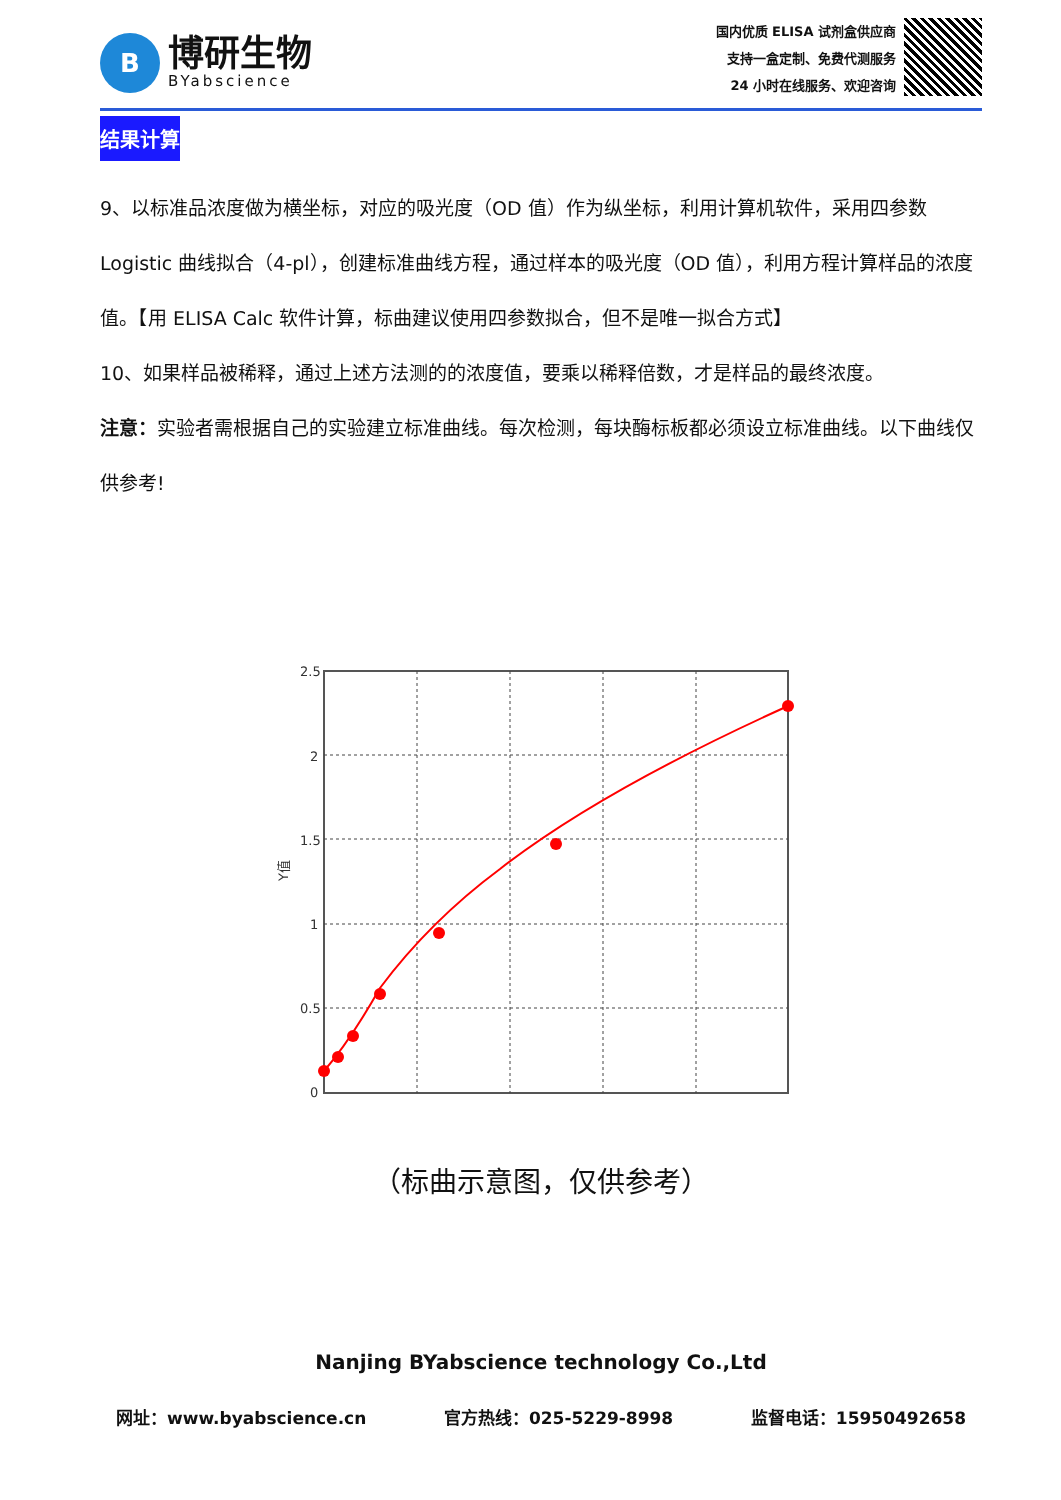B
博研生物
BYabscience
国内优质 ELISA 试剂盒供应商
支持一盒定制、免费代测服务
24 小时在线服务、欢迎咨询
结果计算
9、以标准品浓度做为横坐标，对应的吸光度（OD 值）作为纵坐标，利用计算机软件，采用四参数 Logistic 曲线拟合（4-pl），创建标准曲线方程，通过样本的吸光度（OD 值），利用方程计算样品的浓度值。【用 ELISA Calc 软件计算，标曲建议使用四参数拟合，但不是唯一拟合方式】
10、如果样品被稀释，通过上述方法测的的浓度值，要乘以稀释倍数，才是样品的最终浓度。
注意：实验者需根据自己的实验建立标准曲线。每次检测，每块酶标板都必须设立标准曲线。以下曲线仅供参考!
2.5
2
1.5
1
0.5
0
Y值
（标曲示意图，仅供参考）
Nanjing BYabscience technology Co.,Ltd
网址：www.byabscience.cn 官方热线：025-5229-8998 监督电话：15950492658